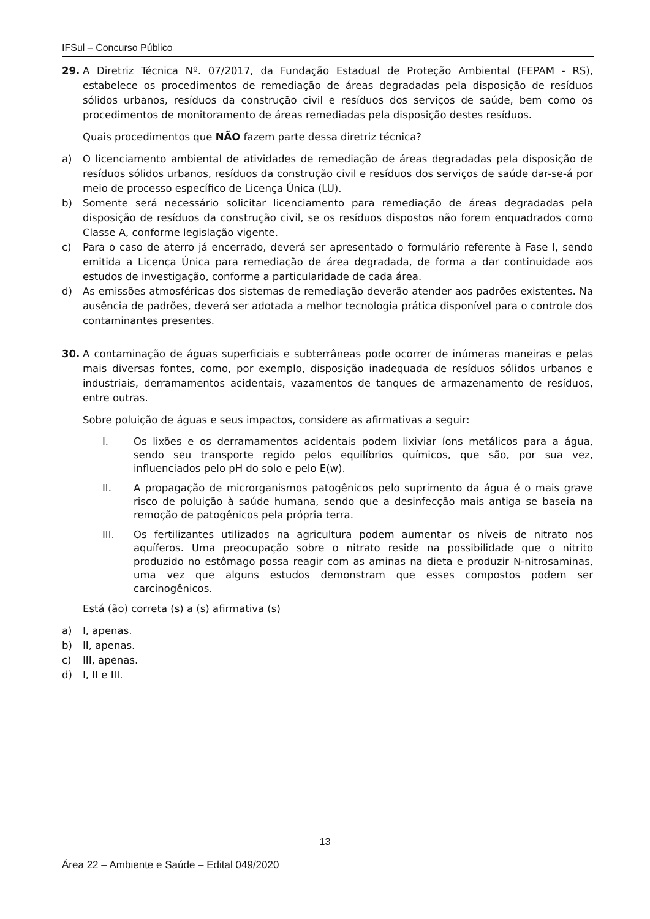IFSul – Concurso Público
29. A Diretriz Técnica Nº. 07/2017, da Fundação Estadual de Proteção Ambiental (FEPAM - RS), estabelece os procedimentos de remediação de áreas degradadas pela disposição de resíduos sólidos urbanos, resíduos da construção civil e resíduos dos serviços de saúde, bem como os procedimentos de monitoramento de áreas remediadas pela disposição destes resíduos.
Quais procedimentos que NÃO fazem parte dessa diretriz técnica?
a) O licenciamento ambiental de atividades de remediação de áreas degradadas pela disposição de resíduos sólidos urbanos, resíduos da construção civil e resíduos dos serviços de saúde dar-se-á por meio de processo específico de Licença Única (LU).
b) Somente será necessário solicitar licenciamento para remediação de áreas degradadas pela disposição de resíduos da construção civil, se os resíduos dispostos não forem enquadrados como Classe A, conforme legislação vigente.
c) Para o caso de aterro já encerrado, deverá ser apresentado o formulário referente à Fase I, sendo emitida a Licença Única para remediação de área degradada, de forma a dar continuidade aos estudos de investigação, conforme a particularidade de cada área.
d) As emissões atmosféricas dos sistemas de remediação deverão atender aos padrões existentes. Na ausência de padrões, deverá ser adotada a melhor tecnologia prática disponível para o controle dos contaminantes presentes.
30. A contaminação de águas superficiais e subterrâneas pode ocorrer de inúmeras maneiras e pelas mais diversas fontes, como, por exemplo, disposição inadequada de resíduos sólidos urbanos e industriais, derramamentos acidentais, vazamentos de tanques de armazenamento de resíduos, entre outras.
Sobre poluição de águas e seus impactos, considere as afirmativas a seguir:
I. Os lixões e os derramamentos acidentais podem lixiviar íons metálicos para a água, sendo seu transporte regido pelos equilíbrios químicos, que são, por sua vez, influenciados pelo pH do solo e pelo E(w).
II. A propagação de microrganismos patogênicos pelo suprimento da água é o mais grave risco de poluição à saúde humana, sendo que a desinfecção mais antiga se baseia na remoção de patogênicos pela própria terra.
III. Os fertilizantes utilizados na agricultura podem aumentar os níveis de nitrato nos aquíferos. Uma preocupação sobre o nitrato reside na possibilidade que o nitrito produzido no estômago possa reagir com as aminas na dieta e produzir N-nitrosaminas, uma vez que alguns estudos demonstram que esses compostos podem ser carcinogênicos.
Está (ão) correta (s) a (s) afirmativa (s)
a) I, apenas.
b) II, apenas.
c) III, apenas.
d) I, II e III.
13
Área 22 – Ambiente e Saúde – Edital 049/2020